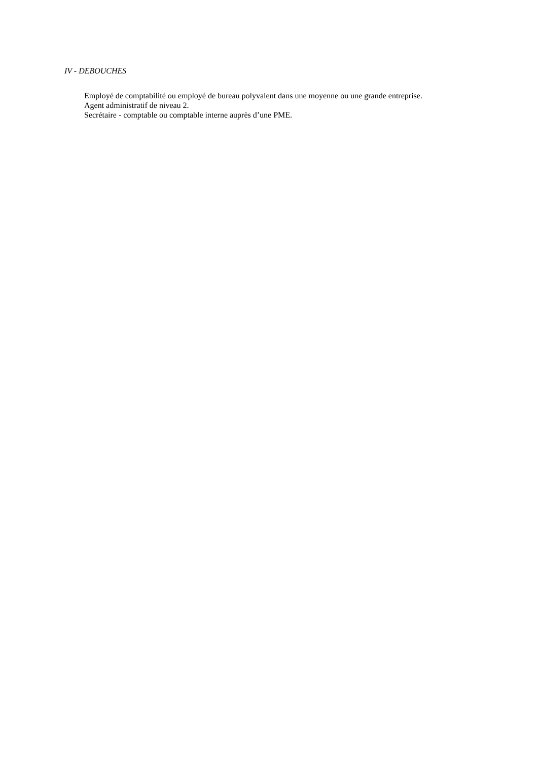IV - DEBOUCHES
Employé de comptabilité ou employé de bureau polyvalent dans une moyenne ou une grande entreprise.
Agent administratif de niveau 2.
Secrétaire - comptable ou comptable interne auprès d’une PME.